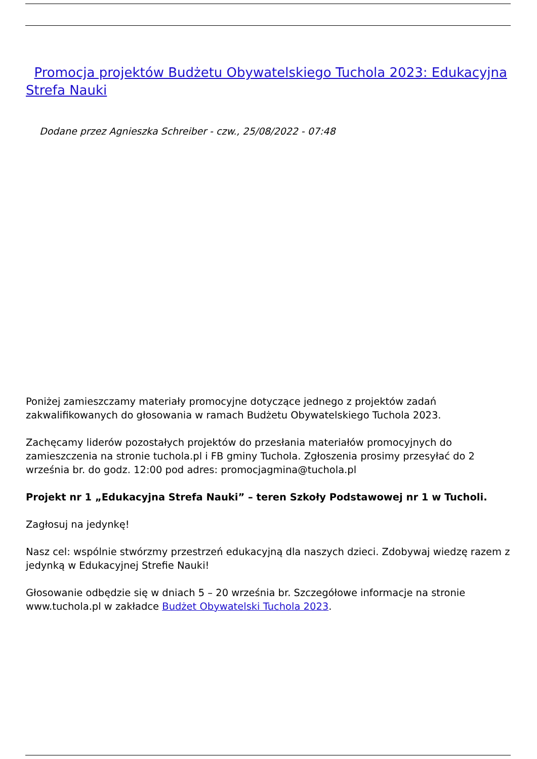Promocja projektów Budżetu Obywatelskiego Tuchola 2023: Edukacyjna Strefa Nauki
Dodane przez Agnieszka Schreiber - czw., 25/08/2022 - 07:48
Poniżej zamieszczamy materiały promocyjne dotyczące jednego z projektów zadań zakwalifikowanych do głosowania w ramach Budżetu Obywatelskiego Tuchola 2023.
Zachęcamy liderów pozostałych projektów do przesłania materiałów promocyjnych do zamieszczenia na stronie tuchola.pl i FB gminy Tuchola. Zgłoszenia prosimy przesyłać do 2 września br. do godz. 12:00 pod adres: promocjagmina@tuchola.pl
Projekt nr 1 „Edukacyjna Strefa Nauki” – teren Szkoły Podstawowej nr 1 w Tucholi.
Zagłosuj na jedynkę!
Nasz cel: wspólnie stwórzmy przestrzeń edukacyjną dla naszych dzieci. Zdobywaj wiedzę razem z jedynką w Edukacyjnej Strefie Nauki!
Głosowanie odbędzie się w dniach 5 – 20 września br. Szczegółowe informacje na stronie www.tuchola.pl w zakładce Budżet Obywatelski Tuchola 2023.